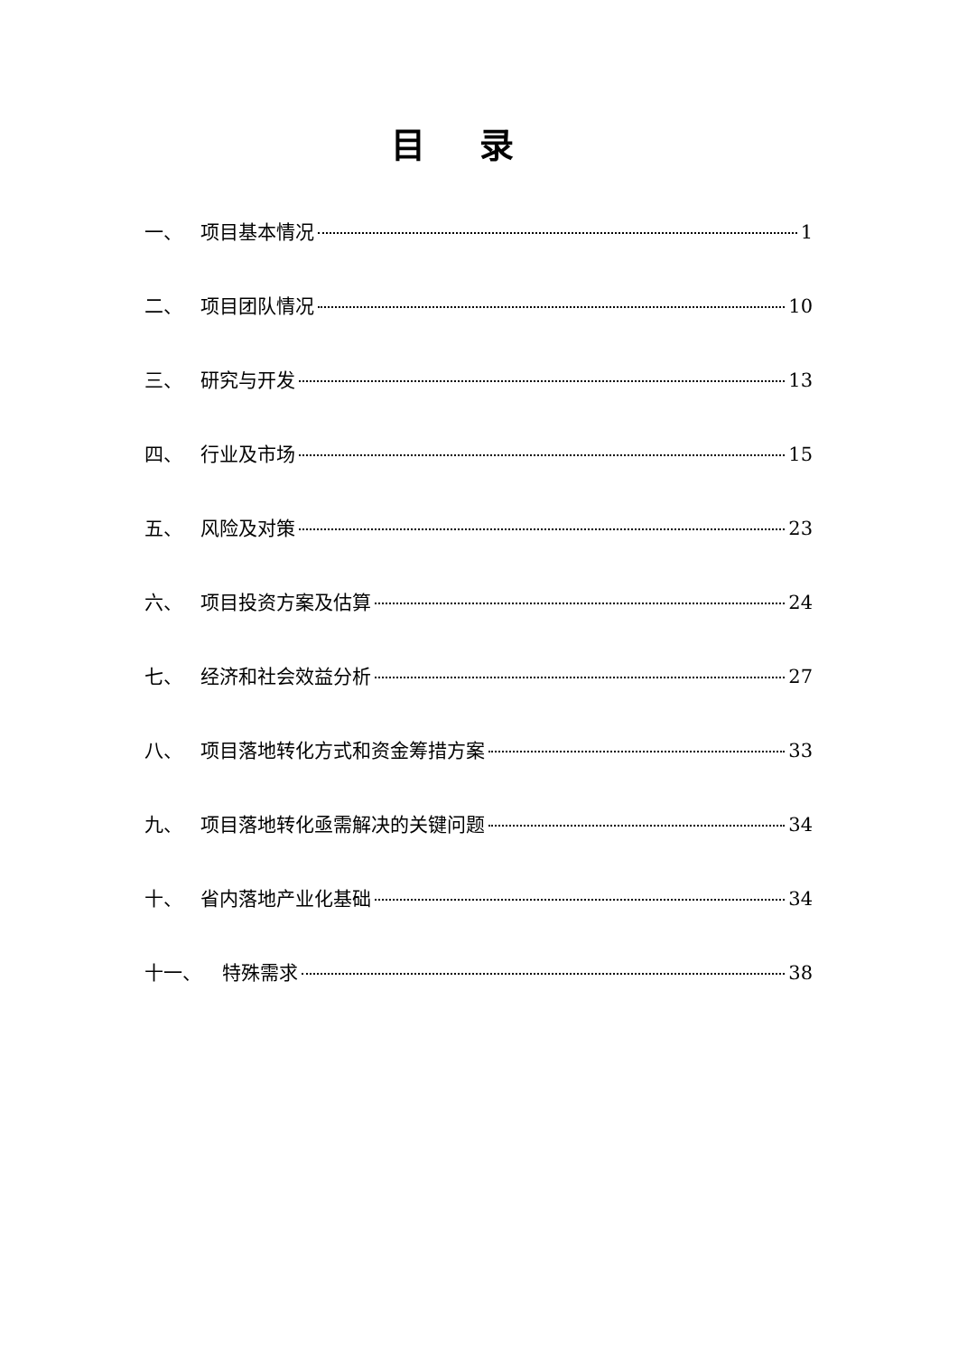目录
一、 项目基本情况 1
二、 项目团队情况 10
三、 研究与开发 13
四、 行业及市场 15
五、 风险及对策 23
六、 项目投资方案及估算 24
七、 经济和社会效益分析 27
八、 项目落地转化方式和资金筹措方案 33
九、 项目落地转化亟需解决的关键问题 34
十、 省内落地产业化基础 34
十一、 特殊需求 38